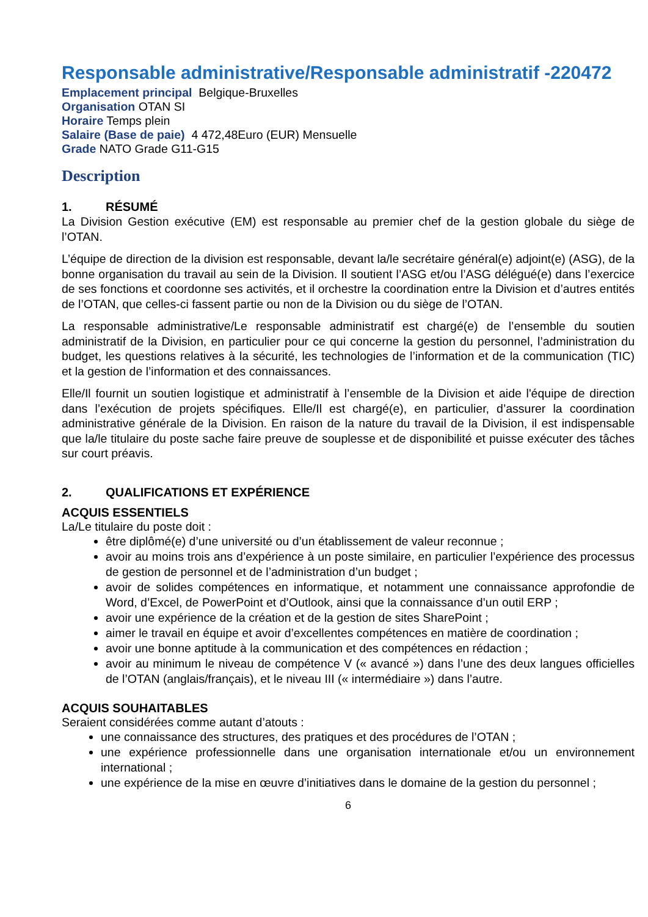Responsable administrative/Responsable administratif -220472
Emplacement principal Belgique-Bruxelles
Organisation OTAN SI
Horaire Temps plein
Salaire (Base de paie) 4 472,48Euro (EUR) Mensuelle
Grade NATO Grade G11-G15
Description
1. RÉSUMÉ
La Division Gestion exécutive (EM) est responsable au premier chef de la gestion globale du siège de l’OTAN.
L’équipe de direction de la division est responsable, devant la/le secrétaire général(e) adjoint(e) (ASG), de la bonne organisation du travail au sein de la Division. Il soutient l’ASG et/ou l’ASG délégué(e) dans l’exercice de ses fonctions et coordonne ses activités, et il orchestre la coordination entre la Division et d’autres entités de l’OTAN, que celles-ci fassent partie ou non de la Division ou du siège de l’OTAN.
La responsable administrative/Le responsable administratif est chargé(e) de l’ensemble du soutien administratif de la Division, en particulier pour ce qui concerne la gestion du personnel, l’administration du budget, les questions relatives à la sécurité, les technologies de l’information et de la communication (TIC) et la gestion de l’information et des connaissances.
Elle/Il fournit un soutien logistique et administratif à l’ensemble de la Division et aide l'équipe de direction dans l’exécution de projets spécifiques. Elle/Il est chargé(e), en particulier, d’assurer la coordination administrative générale de la Division. En raison de la nature du travail de la Division, il est indispensable que la/le titulaire du poste sache faire preuve de souplesse et de disponibilité et puisse exécuter des tâches sur court préavis.
2. QUALIFICATIONS ET EXPÉRIENCE
ACQUIS ESSENTIELS
La/Le titulaire du poste doit :
être diplômé(e) d’une université ou d’un établissement de valeur reconnue ;
avoir au moins trois ans d’expérience à un poste similaire, en particulier l’expérience des processus de gestion de personnel et de l’administration d’un budget ;
avoir de solides compétences en informatique, et notamment une connaissance approfondie de Word, d’Excel, de PowerPoint et d’Outlook, ainsi que la connaissance d’un outil ERP ;
avoir une expérience de la création et de la gestion de sites SharePoint ;
aimer le travail en équipe et avoir d’excellentes compétences en matière de coordination ;
avoir une bonne aptitude à la communication et des compétences en rédaction ;
avoir au minimum le niveau de compétence V (« avancé ») dans l’une des deux langues officielles de l’OTAN (anglais/français), et le niveau III (« intermédiaire ») dans l’autre.
ACQUIS SOUHAITABLES
Seraient considérées comme autant d’atouts :
une connaissance des structures, des pratiques et des procédures de l’OTAN ;
une expérience professionnelle dans une organisation internationale et/ou un environnement international ;
une expérience de la mise en œuvre d’initiatives dans le domaine de la gestion du personnel ;
6